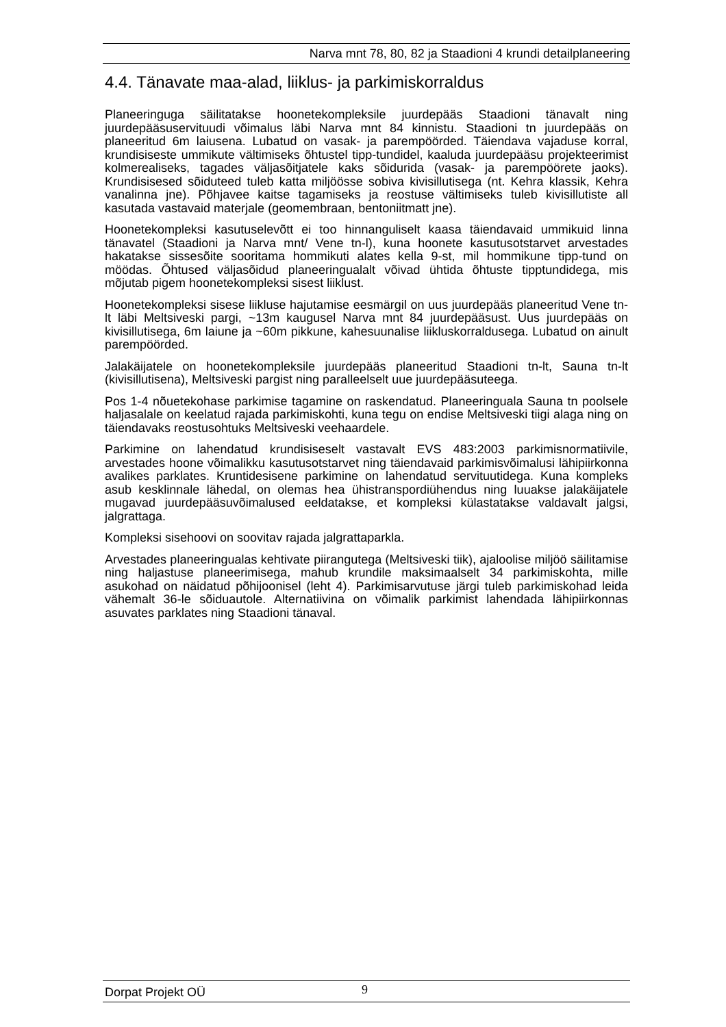Narva mnt 78, 80, 82 ja Staadioni 4 krundi detailplaneering
4.4. Tänavate maa-alad, liiklus- ja parkimiskorraldus
Planeeringuga säilitatakse hoonetekompleksile juurdepääs Staadioni tänavalt ning juurdepääsuservituudi võimalus läbi Narva mnt 84 kinnistu. Staadioni tn juurdepääs on planeeritud 6m laiusena. Lubatud on vasak- ja parempöörded. Täiendava vajaduse korral, krundisiseste ummikute vältimiseks õhtustel tipp-tundidel, kaaluda juurdepääsu projekteerimist kolmerealiseks, tagades väljasõitjatele kaks sõidurida (vasak- ja parempöörete jaoks). Krundisisesed sõiduteed tuleb katta miljöösse sobiva kivisillutisega (nt. Kehra klassik, Kehra vanalinna jne). Põhjavee kaitse tagamiseks ja reostuse vältimiseks tuleb kivisillutiste all kasutada vastavaid materjale (geomembraan, bentoniitmatt jne).
Hoonetekompleksi kasutuselevõtt ei too hinnanguliselt kaasa täiendavaid ummikuid linna tänavatel (Staadioni ja Narva mnt/ Vene tn-l), kuna hoonete kasutusotstarvet arvestades hakatakse sissesõite sooritama hommikuti alates kella 9-st, mil hommikune tipp-tund on möödas. Õhtused väljasõidud planeeringualalt võivad ühtida õhtuste tipptundidega, mis mõjutab pigem hoonetekompleksi sisest liiklust.
Hoonetekompleksi sisese liikluse hajutamise eesmärgil on uus juurdepääs planeeritud Vene tn-lt läbi Meltsiveski pargi, ~13m kaugusel Narva mnt 84 juurdepääsust. Uus juurdepääs on kivisillutisega, 6m laiune ja ~60m pikkune, kahesuunalise liikluskorraldusega. Lubatud on ainult parempöörded.
Jalakäijatele on hoonetekompleksile juurdepääs planeeritud Staadioni tn-lt, Sauna tn-lt (kivisillutisena), Meltsiveski pargist ning paralleelselt uue juurdepääsuteega.
Pos 1-4 nõuetekohase parkimise tagamine on raskendatud. Planeeringuala Sauna tn poolsele haljasalale on keelatud rajada parkimiskohti, kuna tegu on endise Meltsiveski tiigi alaga ning on täiendavaks reostusohtuks Meltsiveski veehaardele.
Parkimine on lahendatud krundisiseselt vastavalt EVS 483:2003 parkimisnormatiivile, arvestades hoone võimalikku kasutusotstarvet ning täiendavaid parkimisvõimalusi lähipiirkonna avalikes parklates. Kruntidesisene parkimine on lahendatud servituutidega. Kuna kompleks asub kesklinnale lähedal, on olemas hea ühistranspordiühendus ning luuakse jalakäijatele mugavad juurdepääsuvõimalused eeldatakse, et kompleksi külastatakse valdavalt jalgsi, jalgrattaga.
Kompleksi sisehoovi on soovitav rajada jalgrattaparkla.
Arvestades planeeringualas kehtivate piirangutega (Meltsiveski tiik), ajaloolise miljöö säilitamise ning haljastuse planeerimisega, mahub krundile maksimaalselt 34 parkimiskohta, mille asukohad on näidatud põhijoonisel (leht 4). Parkimisarvutuse järgi tuleb parkimiskohad leida vähemalt 36-le sõiduautole. Alternatiivina on võimalik parkimist lahendada lähipiirkonnas asuvates parklates ning Staadioni tänaval.
Dorpat Projekt OÜ 9